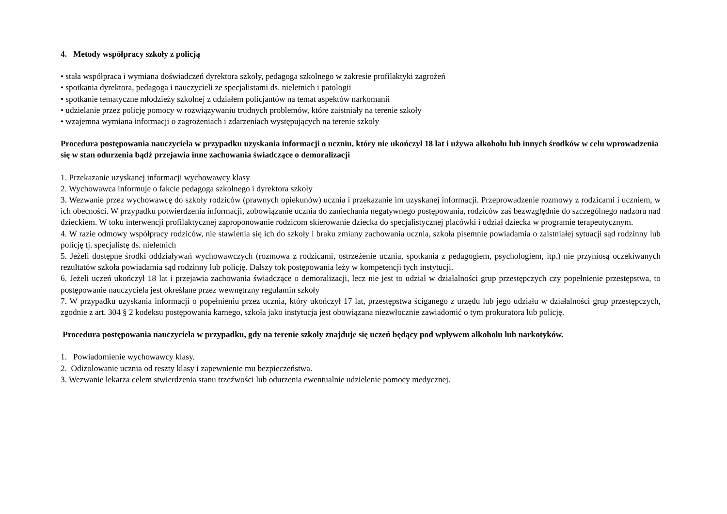4. Metody współpracy szkoły z policją
• stała współpraca i wymiana doświadczeń dyrektora szkoły, pedagoga szkolnego w zakresie profilaktyki zagrożeń
• spotkania dyrektora, pedagoga i nauczycieli ze specjalistami ds. nieletnich i patologii
• spotkanie tematyczne młodzieży szkolnej z udziałem policjantów na temat aspektów narkomanii
• udzielanie przez policję pomocy w rozwiązywaniu trudnych problemów, które zaistniały na terenie szkoły
• wzajemna wymiana informacji o zagrożeniach i zdarzeniach występujących na terenie szkoły
Procedura postępowania nauczyciela w przypadku uzyskania informacji o uczniu, który nie ukończył 18 lat i używa alkoholu lub innych środków w celu wprowadzenia się w stan odurzenia bądź przejawia inne zachowania świadczące o demoralizacji
1. Przekazanie uzyskanej informacji wychowawcy klasy
2. Wychowawca informuje o fakcie pedagoga szkolnego i dyrektora szkoły
3. Wezwanie przez wychowawcę do szkoły rodziców (prawnych opiekunów) ucznia i przekazanie im uzyskanej informacji. Przeprowadzenie rozmowy z rodzicami i uczniem, w ich obecności. W przypadku potwierdzenia informacji, zobowiązanie ucznia do zaniechania negatywnego postępowania, rodziców zaś bezwzględnie do szczególnego nadzoru nad dzieckiem. W toku interwencji profilaktycznej zaproponowanie rodzicom skierowanie dziecka do specjalistycznej placówki i udział dziecka w programie terapeutycznym.
4. W razie odmowy współpracy rodziców, nie stawienia się ich do szkoły i braku zmiany zachowania ucznia, szkoła pisemnie powiadamia o zaistniałej sytuacji sąd rodzinny lub policję tj. specjalistę ds. nieletnich
5. Jeżeli dostępne środki oddziaływań wychowawczych (rozmowa z rodzicami, ostrzeżenie ucznia, spotkania z pedagogiem, psychologiem, itp.) nie przyniosą oczekiwanych rezultatów szkoła powiadamia sąd rodzinny lub policję. Dalszy tok postępowania leży w kompetencji tych instytucji.
6. Jeżeli uczeń ukończył 18 lat i przejawia zachowania świadczące o demoralizacji, lecz nie jest to udział w działalności grup przestępczych czy popełnienie przestępstwa, to postępowanie nauczyciela jest określane przez wewnętrzny regulamin szkoły
7. W przypadku uzyskania informacji o popełnieniu przez ucznia, który ukończył 17 lat, przestępstwa ściganego z urzędu lub jego udziału w działalności grup przestępczych, zgodnie z art. 304 § 2 kodeksu postępowania karnego, szkoła jako instytucja jest obowiązana niezwłocznie zawiadomić o tym prokuratora lub policję.
Procedura postępowania nauczyciela w przypadku, gdy na terenie szkoły znajduje się uczeń będący pod wpływem alkoholu lub narkotyków.
1. Powiadomienie wychowawcy klasy.
2. Odizolowanie ucznia od reszty klasy i zapewnienie mu bezpieczeństwa.
3. Wezwanie lekarza celem stwierdzenia stanu trzeźwości lub odurzenia ewentualnie udzielenie pomocy medycznej.